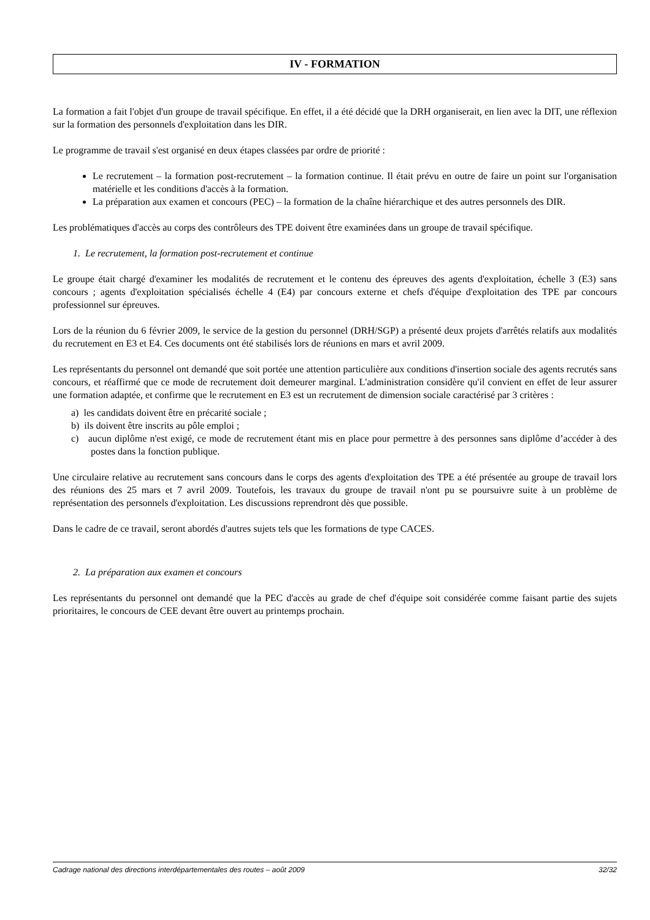IV - FORMATION
La formation a fait l'objet d'un groupe de travail spécifique. En effet, il a été décidé que la DRH organiserait, en lien avec la DIT, une réflexion sur la formation des personnels d'exploitation dans les DIR.
Le programme de travail s'est organisé en deux étapes classées par ordre de priorité :
Le recrutement – la formation post-recrutement – la formation continue. Il était prévu en outre de faire un point sur l'organisation matérielle et les conditions d'accès à la formation.
La préparation aux examen et concours (PEC) – la formation de la chaîne hiérarchique et des autres personnels des DIR.
Les problématiques d'accès au corps des contrôleurs des TPE doivent être examinées dans un groupe de travail spécifique.
1. Le recrutement, la formation post-recrutement et continue
Le groupe était chargé d'examiner les modalités de recrutement et le contenu des épreuves des agents d'exploitation, échelle 3 (E3) sans concours ; agents d'exploitation spécialisés échelle 4 (E4) par concours externe et chefs d'équipe d'exploitation des TPE par concours professionnel sur épreuves.
Lors de la réunion du 6 février 2009, le service de la gestion du personnel (DRH/SGP) a présenté deux projets d'arrêtés relatifs aux modalités du recrutement en E3 et E4. Ces documents ont été stabilisés lors de réunions en mars et avril 2009.
Les représentants du personnel ont demandé que soit portée une attention particulière aux conditions d'insertion sociale des agents recrutés sans concours, et réaffirmé que ce mode de recrutement doit demeurer marginal. L'administration considère qu'il convient en effet de leur assurer une formation adaptée, et confirme que le recrutement en E3 est un recrutement de dimension sociale caractérisé par 3 critères :
a) les candidats doivent être en précarité sociale ;
b) ils doivent être inscrits au pôle emploi ;
c) aucun diplôme n'est exigé, ce mode de recrutement étant mis en place pour permettre à des personnes sans diplôme d’accéder à des postes dans la fonction publique.
Une circulaire relative au recrutement sans concours dans le corps des agents d'exploitation des TPE a été présentée au groupe de travail lors des réunions des 25 mars et 7 avril 2009. Toutefois, les travaux du groupe de travail n'ont pu se poursuivre suite à un problème de représentation des personnels d'exploitation. Les discussions reprendront dès que possible.
Dans le cadre de ce travail, seront abordés d'autres sujets tels que les formations de type CACES.
2. La préparation aux examen et concours
Les représentants du personnel ont demandé que la PEC d'accès au grade de chef d'équipe soit considérée comme faisant partie des sujets prioritaires, le concours de CEE devant être ouvert au printemps prochain.
Cadrage national des directions interdépartementales des routes – août 2009 32/32